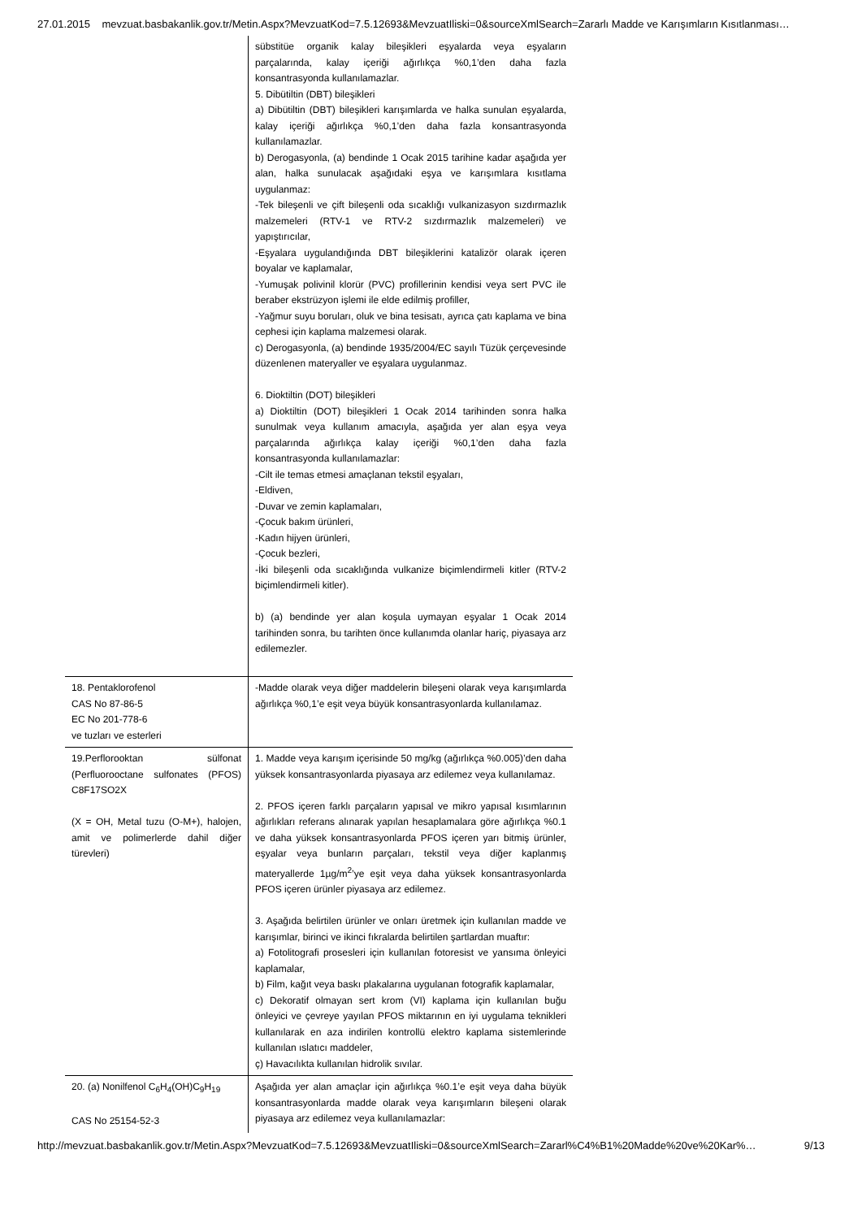27.01.2015 mevzuat.basbakanlik.gov.tr/Metin.Aspx?MevzuatKod=7.5.12693&MevzuatIliski=0&sourceXmlSearch=Zararlı Madde ve Karışımların Kısıtlanması…
| | sübstitüe organik kalay bileşikleri eşyalarda veya eşyaların parçalarında, kalay içeriği ağırlıkça %0,1’den daha fazla konsantrasyonda kullanılamazlar. 5. Dibütiltin (DBT) bileşikleri a) Dibütiltin (DBT) bileşikleri karışımlarda ve halka sunulan eşyalarda, kalay içeriği ağırlıkça %0,1’den daha fazla konsantrasyonda kullanılamazlar. b) Derogasyonla, (a) bendinde 1 Ocak 2015 tarihine kadar aşağıda yer alan, halka sunulacak aşağıdaki eşya ve karışımlara kısıtlama uygulanmaz: -Tek bileşenli ve çift bileşenli oda sıcaklığı vulkanizasyon sızdırmazlık malzemeleri (RTV-1 ve RTV-2 sızdırmazlık malzemeleri) ve yapıştırıcılar, -Eşyalara uygulandığında DBT bileşiklerini katalizör olarak içeren boyalar ve kaplamalar, -Yumuşak polivinil klorür (PVC) profillerinin kendisi veya sert PVC ile beraber ekstrüzyon işlemi ile elde edilmiş profiller, -Yağmur suyu boruları, oluk ve bina tesisatı, ayrıca çatı kaplama ve bina cephesi için kaplama malzemesi olarak. c) Derogasyonla, (a) bendinde 1935/2004/EC sayılı Tüzük çerçevesinde düzenlenen materyaller ve eşyalara uygulanmaz. 6. Dioktiltin (DOT) bileşikleri a) Dioktiltin (DOT) bileşikleri 1 Ocak 2014 tarihinden sonra halka sunulmak veya kullanım amacıyla, aşağıda yer alan eşya veya parçalarında ağırlıkça kalay içeriği %0,1’den daha fazla konsantrasyonda kullanılamazlar: -Cilt ile temas etmesi amaçlanan tekstil eşyaları, -Eldiven, -Duvar ve zemin kaplamaları, -Çocuk bakım ürünleri, -Kadın hijyen ürünleri, -Çocuk bezleri, -İki bileşenli oda sıcaklığında vulkanize biçimlendirmeli kitler (RTV-2 biçimlendirmeli kitler). b) (a) bendinde yer alan koşula uymayan eşyalar 1 Ocak 2014 tarihinden sonra, bu tarihten önce kullanımda olanlar hariç, piyasaya arz edilemezler. |
| 18. Pentaklorofenol CAS No 87-86-5 EC No 201-778-6 ve tuzları ve esterleri | -Madde olarak veya diğer maddelerin bileşeni olarak veya karışımlarda ağırlıkça %0,1’e eşit veya büyük konsantrasyonlarda kullanılamaz. |
| 19.Perflorooktan sülfonat (Perfluorooctane sulfonates (PFOS) C8F17SO2X (X = OH, Metal tuzu (O-M+), halojen, amit ve polimerlerde dahil diğer türevleri) | 1. Madde veya karışım içerisinde 50 mg/kg (ağırlıkça %0.005)’den daha yüksek konsantrasyonlarda piyasaya arz edilemez veya kullanılamaz. 2. PFOS içeren farklı parçaların yapısal ve mikro yapısal kısımlarının ağırlıkları referans alınarak yapılan hesaplamalara göre ağırlıkça %0.1 ve daha yüksek konsantrasyonlarda PFOS içeren yarı bitmiş ürünler, eşyalar veya bunların parçaları, tekstil veya diğer kaplanmış materyallerde 1µg/m<sup>2</sup>’ye eşit veya daha yüksek konsantrasyonlarda PFOS içeren ürünler piyasaya arz edilemez. 3. Aşağıda belirtilen ürünler ve onları üretmek için kullanılan madde ve karışımlar, birinci ve ikinci fıkralarda belirtilen şartlardan muaftır: a) Fotolitografi prosesleri için kullanılan fotoresist ve yansıma önleyici kaplamalar, b) Film, kağıt veya baskı plakalarına uygulanan fotografik kaplamalar, c) Dekoratif olmayan sert krom (VI) kaplama için kullanılan buğu önleyici ve çevreye yayılan PFOS miktarının en iyi uygulama teknikleri kullanılarak en aza indirilen kontrollü elektro kaplama sistemlerinde kullanılan ıslatıcı maddeler, ç) Havacılıkta kullanılan hidrolik sıvılar. |
| 20. (a) Nonilfenol C<sub>6</sub>H<sub>4</sub>(OH)C<sub>9</sub>H<sub>19</sub> CAS No 25154-52-3 | Aşağıda yer alan amaçlar için ağırlıkça %0.1’e eşit veya daha büyük konsantrasyonlarda madde olarak veya karışımların bileşeni olarak piyasaya arz edilemez veya kullanılamazlar: |
http://mevzuat.basbakanlik.gov.tr/Metin.Aspx?MevzuatKod=7.5.12693&MevzuatIliski=0&sourceXmlSearch=Zararl%C4%B1%20Madde%20ve%20Kar%… 9/13